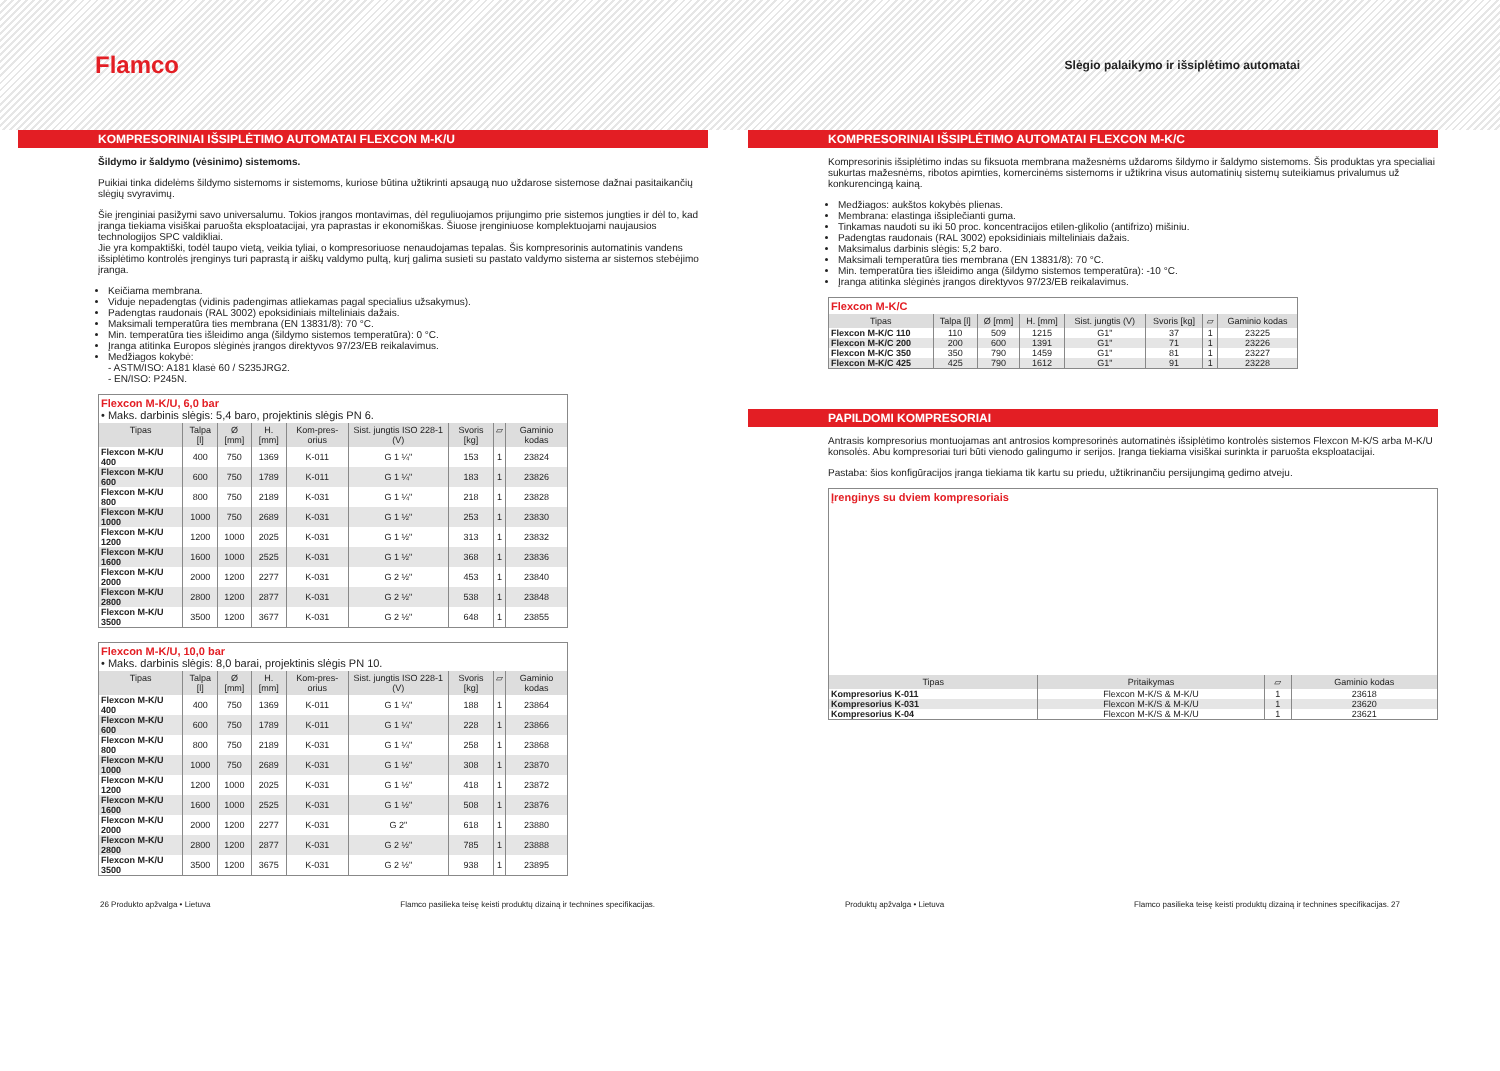Flamco
Slėgio palaikymo ir išsiplėtimo automatai
KOMPRESORINIAI IŠSIPLĖTIMO AUTOMATAI FLEXCON M-K/U
Šildymo ir šaldymo (vėsinimo) sistemoms.
Puikiai tinka didelėms šildymo sistemoms ir sistemoms, kuriose būtina užtikrinti apsaugą nuo uždarose sistemose dažnai pasitaikančių slėgių svyravimų.
Šie įrenginiai pasižymi savo universalumu. Tokios įrangos montavimas, dėl reguliuojamos prijungimo prie sistemos jungties ir dėl to, kad įranga tiekiama visiškai paruošta eksploatacijai, yra paprastas ir ekonomiškas. Šiuose įrenginiuose komplektuojami naujausios technologijos SPC valdikliai.
Jie yra kompaktiški, todėl taupo vietą, veikia tyliai, o kompresoriuose nenaudojamas tepalas. Šis kompresorinis automatinis vandens išsiplėtimo kontrolės įrenginys turi paprastą ir aiškų valdymo pultą, kurį galima susieti su pastato valdymo sistema ar sistemos stebėjimo įranga.
Keičiama membrana.
Viduje nepadengtas (vidinis padengimas atliekamas pagal specialius užsakymus).
Padengtas raudonais (RAL 3002) epoksidiniais milteliniais dažais.
Maksimali temperatūra ties membrana (EN 13831/8): 70 °C.
Min. temperatūra ties išleidimo anga (šildymo sistemos temperatūra): 0 °C.
Įranga atitinka Europos slėginės įrangos direktyvos 97/23/EB reikalavimus.
Medžiagos kokybė:
- ASTM/ISO: A181 klasė 60 / S235JRG2.
- EN/ISO: P245N.
| Flexcon M-K/U, 6,0 bar • Maks. darbinis slėgis: 5,4 baro, projektinis slėgis PN 6. | | | | | | | | |
| --- | --- | --- | --- | --- | --- | --- | --- | --- |
| Tipas | Talpa [l] | Ø [mm] | H. [mm] | Kom-pres-orius | Sist. jungtis ISO 228-1 (V) | Svoris [kg] | ▱ | Gaminio kodas |
| Flexcon M-K/U 400 | 400 | 750 | 1369 | K-011 | G 1 ¼" | 153 | 1 | 23824 |
| Flexcon M-K/U 600 | 600 | 750 | 1789 | K-011 | G 1 ¼" | 183 | 1 | 23826 |
| Flexcon M-K/U 800 | 800 | 750 | 2189 | K-031 | G 1 ¼" | 218 | 1 | 23828 |
| Flexcon M-K/U 1000 | 1000 | 750 | 2689 | K-031 | G 1 ½" | 253 | 1 | 23830 |
| Flexcon M-K/U 1200 | 1200 | 1000 | 2025 | K-031 | G 1 ½" | 313 | 1 | 23832 |
| Flexcon M-K/U 1600 | 1600 | 1000 | 2525 | K-031 | G 1 ½" | 368 | 1 | 23836 |
| Flexcon M-K/U 2000 | 2000 | 1200 | 2277 | K-031 | G 2 ½" | 453 | 1 | 23840 |
| Flexcon M-K/U 2800 | 2800 | 1200 | 2877 | K-031 | G 2 ½" | 538 | 1 | 23848 |
| Flexcon M-K/U 3500 | 3500 | 1200 | 3677 | K-031 | G 2 ½" | 648 | 1 | 23855 |
| Flexcon M-K/U, 10,0 bar • Maks. darbinis slėgis: 8,0 barai, projektinis slėgis PN 10. | | | | | | | | |
| --- | --- | --- | --- | --- | --- | --- | --- | --- |
| Tipas | Talpa [l] | Ø [mm] | H. [mm] | Kom-pres-orius | Sist. jungtis ISO 228-1 (V) | Svoris [kg] | ▱ | Gaminio kodas |
| Flexcon M-K/U 400 | 400 | 750 | 1369 | K-011 | G 1 ¼" | 188 | 1 | 23864 |
| Flexcon M-K/U 600 | 600 | 750 | 1789 | K-011 | G 1 ¼" | 228 | 1 | 23866 |
| Flexcon M-K/U 800 | 800 | 750 | 2189 | K-031 | G 1 ¼" | 258 | 1 | 23868 |
| Flexcon M-K/U 1000 | 1000 | 750 | 2689 | K-031 | G 1 ½" | 308 | 1 | 23870 |
| Flexcon M-K/U 1200 | 1200 | 1000 | 2025 | K-031 | G 1 ½" | 418 | 1 | 23872 |
| Flexcon M-K/U 1600 | 1600 | 1000 | 2525 | K-031 | G 1 ½" | 508 | 1 | 23876 |
| Flexcon M-K/U 2000 | 2000 | 1200 | 2277 | K-031 | G 2" | 618 | 1 | 23880 |
| Flexcon M-K/U 2800 | 2800 | 1200 | 2877 | K-031 | G 2 ½" | 785 | 1 | 23888 |
| Flexcon M-K/U 3500 | 3500 | 1200 | 3675 | K-031 | G 2 ½" | 938 | 1 | 23895 |
KOMPRESORINIAI IŠSIPLĖTIMO AUTOMATAI FLEXCON M-K/C
Kompresorinis išsiplėtimo indas su fiksuota membrana mažesnėms uždaroms šildymo ir šaldymo sistemoms. Šis produktas yra specialiai sukurtas mažesnėms, ribotos apimties, komercinėms sistemoms ir užtikrina visus automatinių sistemų suteikiamus privalumus už konkurencingą kainą.
Medžiagos: aukštos kokybės plienas.
Membrana: elastinga išsiplečianti guma.
Tinkamas naudoti su iki 50 proc. koncentracijos etilen-glikolio (antifrizo) mišiniu.
Padengtas raudonais (RAL 3002) epoksidiniais milteliniais dažais.
Maksimalus darbinis slėgis: 5,2 baro.
Maksimali temperatūra ties membrana (EN 13831/8): 70 °C.
Min. temperatūra ties išleidimo anga (šildymo sistemos temperatūra): -10 °C.
Įranga atitinka slėginės įrangos direktyvos 97/23/EB reikalavimus.
| Flexcon M-K/C | | | | | | | |
| --- | --- | --- | --- | --- | --- | --- | --- |
| Tipas | Talpa [l] | Ø [mm] | H. [mm] | Sist. jungtis (V) | Svoris [kg] | ▱ | Gaminio kodas |
| Flexcon M-K/C 110 | 110 | 509 | 1215 | G1" | 37 | 1 | 23225 |
| Flexcon M-K/C 200 | 200 | 600 | 1391 | G1" | 71 | 1 | 23226 |
| Flexcon M-K/C 350 | 350 | 790 | 1459 | G1" | 81 | 1 | 23227 |
| Flexcon M-K/C 425 | 425 | 790 | 1612 | G1" | 91 | 1 | 23228 |
PAPILDOMI KOMPRESORIAI
Antrasis kompresorius montuojamas ant antrosios kompresorinės automatinės išsiplėtimo kontrolės sistemos Flexcon M-K/S arba M-K/U konsolės. Abu kompresoriai turi būti vienodo galingumo ir serijos. Įranga tiekiama visiškai surinkta ir paruošta eksploatacijai.
Pastaba: šios konfigūracijos įranga tiekiama tik kartu su priedu, užtikrinančiu persijungimą gedimo atveju.
| Įrenginys su dviem kompresoriais | | | |
| --- | --- | --- | --- |
| Tipas | Pritaikymas | ▱ | Gaminio kodas |
| Kompresorius K-011 | Flexcon M-K/S & M-K/U | 1 | 23618 |
| Kompresorius K-031 | Flexcon M-K/S & M-K/U | 1 | 23620 |
| Kompresorius K-04 | Flexcon M-K/S & M-K/U | 1 | 23621 |
26 Produkto apžvalga • Lietuva Flamco pasilieka teisę keisti produktų dizainą ir technines specifikacijas. Produktų apžvalga • Lietuva Flamco pasilieka teisę keisti produktų dizainą ir technines specifikacijas. 27